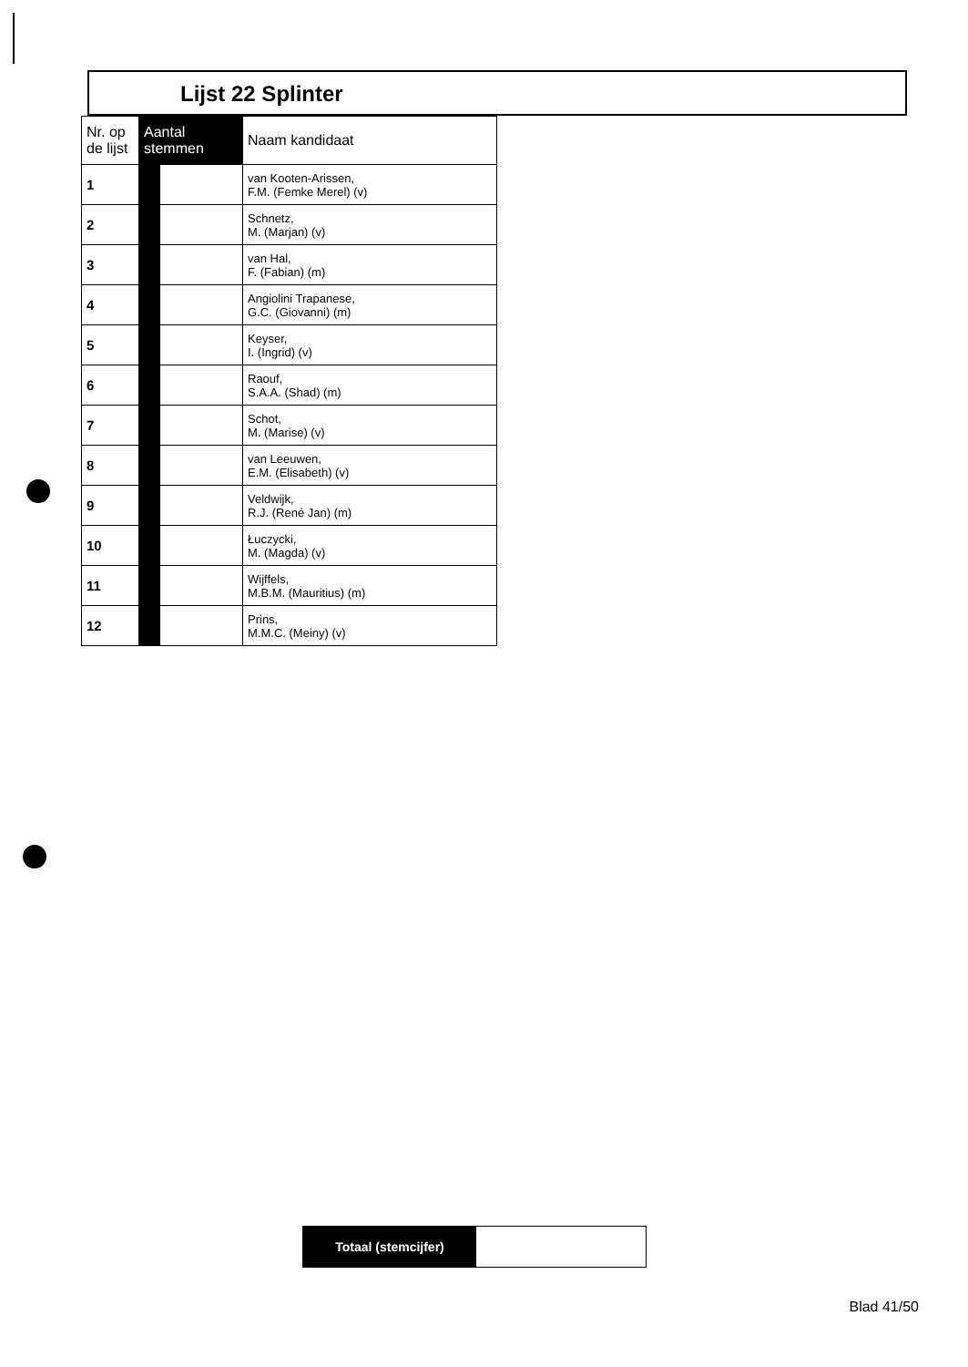Lijst 22 Splinter
| Nr. op de lijst | Aantal stemmen | | Naam kandidaat |
| --- | --- | --- | --- |
| 1 | | | van Kooten-Arissen, F.M. (Femke Merel) (v) |
| 2 | | | Schnetz, M. (Marjan) (v) |
| 3 | | | van Hal, F. (Fabian) (m) |
| 4 | | | Angiolini Trapanese, G.C. (Giovanni) (m) |
| 5 | | | Keyser, I. (Ingrid) (v) |
| 6 | | | Raouf, S.A.A. (Shad) (m) |
| 7 | | | Schot, M. (Marise) (v) |
| 8 | | | van Leeuwen, E.M. (Elisabeth) (v) |
| 9 | | | Veldwijk, R.J. (René Jan) (m) |
| 10 | | | Łuczycki, M. (Magda) (v) |
| 11 | | | Wijffels, M.B.M. (Mauritius) (m) |
| 12 | | | Prins, M.M.C. (Meiny) (v) |
Totaal (stemcijfer)
Blad 41/50